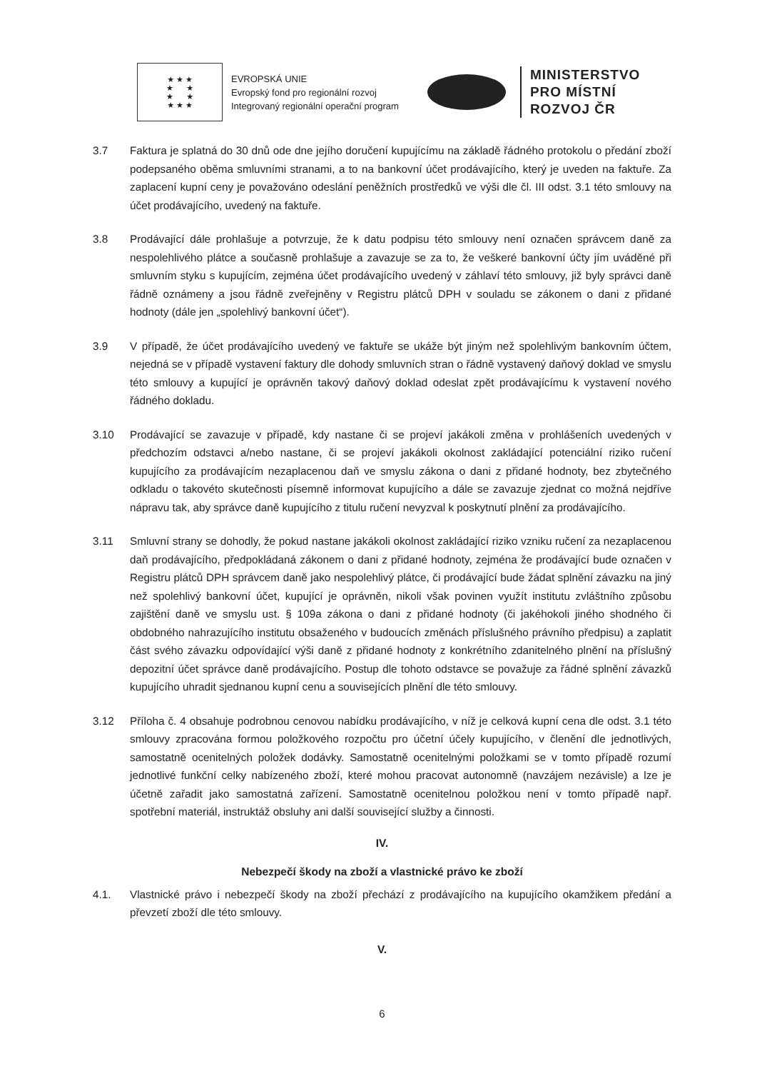★ ★ ★
★ ★
★ ★
★ ★ ★
EVROPSKÁ UNIE
Evropský fond pro regionální rozvoj
Integrovaný regionální operační program
MINISTERSTVO
PRO MÍSTNÍ
ROZVOJ ČR
3.7 Faktura je splatná do 30 dnů ode dne jejího doručení kupujícímu na základě řádného protokolu o předání zboží podepsaného oběma smluvními stranami, a to na bankovní účet prodávajícího, který je uveden na faktuře. Za zaplacení kupní ceny je považováno odeslání peněžních prostředků ve výši dle čl. III odst. 3.1 této smlouvy na účet prodávajícího, uvedený na faktuře.
3.8 Prodávající dále prohlašuje a potvrzuje, že k datu podpisu této smlouvy není označen správcem daně za nespolehlivého plátce a současně prohlašuje a zavazuje se za to, že veškeré bankovní účty jím uváděné při smluvním styku s kupujícím, zejména účet prodávajícího uvedený v záhlaví této smlouvy, již byly správci daně řádně oznámeny a jsou řádně zveřejněny v Registru plátců DPH v souladu se zákonem o dani z přidané hodnoty (dále jen „spolehlivý bankovní účet“).
3.9 V případě, že účet prodávajícího uvedený ve faktuře se ukáže být jiným než spolehlivým bankovním účtem, nejedná se v případě vystavení faktury dle dohody smluvních stran o řádně vystavený daňový doklad ve smyslu této smlouvy a kupující je oprávněn takový daňový doklad odeslat zpět prodávajícímu k vystavení nového řádného dokladu.
3.10 Prodávající se zavazuje v případě, kdy nastane či se projeví jakákoli změna v prohlášeních uvedených v předchozím odstavci a/nebo nastane, či se projeví jakákoli okolnost zakládající potenciální riziko ručení kupujícího za prodávajícím nezaplacenou daň ve smyslu zákona o dani z přidané hodnoty, bez zbytečného odkladu o takovéto skutečnosti písemně informovat kupujícího a dále se zavazuje zjednat co možná nejdříve nápravu tak, aby správce daně kupujícího z titulu ručení nevyzval k poskytnutí plnění za prodávajícího.
3.11 Smluvní strany se dohodly, že pokud nastane jakákoli okolnost zakládající riziko vzniku ručení za nezaplacenou daň prodávajícího, předpokládaná zákonem o dani z přidané hodnoty, zejména že prodávající bude označen v Registru plátců DPH správcem daně jako nespolehlivý plátce, či prodávající bude žádat splnění závazku na jiný než spolehlivý bankovní účet, kupující je oprávněn, nikoli však povinen využít institutu zvláštního způsobu zajištění daně ve smyslu ust. § 109a zákona o dani z přidané hodnoty (či jakéhokoli jiného shodného či obdobného nahrazujícího institutu obsaženého v budoucích změnách příslušného právního předpisu) a zaplatit část svého závazku odpovídající výši daně z přidané hodnoty z konkrétního zdanitelného plnění na příslušný depozitní účet správce daně prodávajícího. Postup dle tohoto odstavce se považuje za řádné splnění závazků kupujícího uhradit sjednanou kupní cenu a souvisejících plnění dle této smlouvy.
3.12 Příloha č. 4 obsahuje podrobnou cenovou nabídku prodávajícího, v níž je celková kupní cena dle odst. 3.1 této smlouvy zpracována formou položkového rozpočtu pro účetní účely kupujícího, v členění dle jednotlivých, samostatně ocenitelných položek dodávky. Samostatně ocenitelnými položkami se v tomto případě rozumí jednotlivé funkční celky nabízeného zboží, které mohou pracovat autonomně (navzájem nezávisle) a lze je účetně zařadit jako samostatná zařízení. Samostatně ocenitelnou položkou není v tomto případě např. spotřební materiál, instruktáž obsluhy ani další související služby a činnosti.
IV.
Nebezpečí škody na zboží a vlastnické právo ke zboží
4.1. Vlastnické právo i nebezpečí škody na zboží přechází z prodávajícího na kupujícího okamžikem předání a převzetí zboží dle této smlouvy.
V.
6